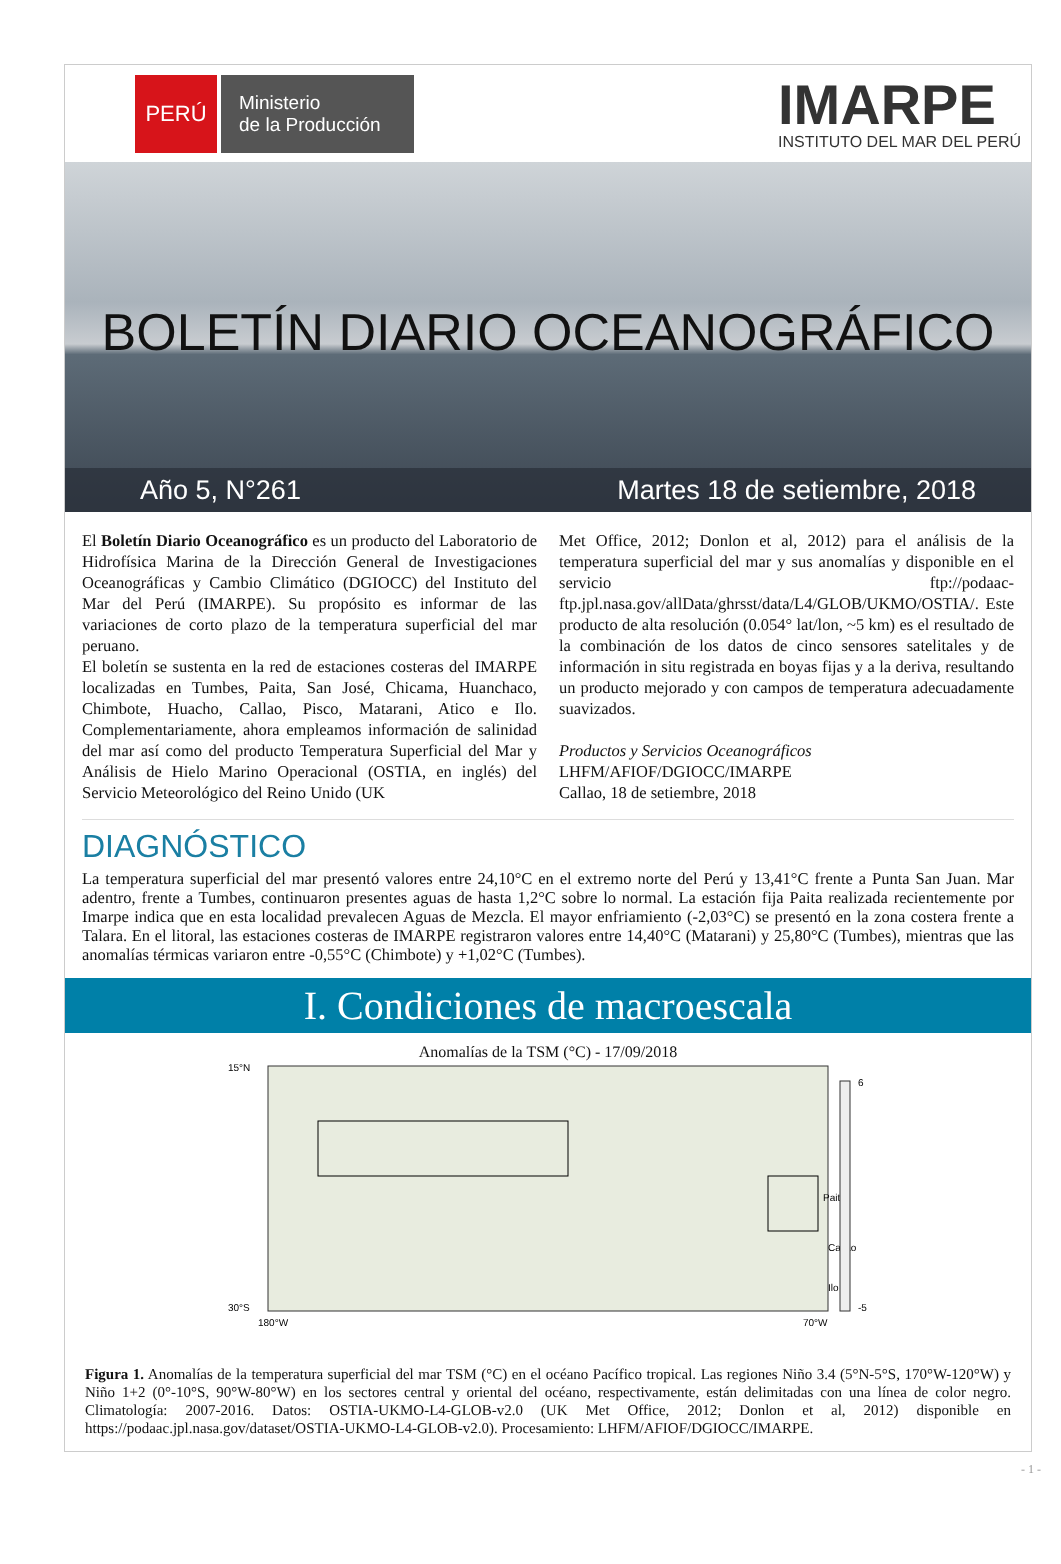PERÚ
Ministerio
de la Producción
IMARPE
INSTITUTO DEL MAR DEL PERÚ
BOLETÍN DIARIO OCEANOGRÁFICO
Año 5, N°261 Martes 18 de setiembre, 2018
El Boletín Diario Oceanográfico es un producto del Laboratorio de Hidrofísica Marina de la Dirección General de Investigaciones Oceanográficas y Cambio Climático (DGIOCC) del Instituto del Mar del Perú (IMARPE). Su propósito es informar de las variaciones de corto plazo de la temperatura superficial del mar peruano.
El boletín se sustenta en la red de estaciones costeras del IMARPE localizadas en Tumbes, Paita, San José, Chicama, Huanchaco, Chimbote, Huacho, Callao, Pisco, Matarani, Atico e Ilo. Complementariamente, ahora empleamos información de salinidad del mar así como del producto Temperatura Superficial del Mar y Análisis de Hielo Marino Operacional (OSTIA, en inglés) del Servicio Meteorológico del Reino Unido (UK
Met Office, 2012; Donlon et al, 2012) para el análisis de la temperatura superficial del mar y sus anomalías y disponible en el servicio ftp://podaac-ftp.jpl.nasa.gov/allData/ghrsst/data/L4/GLOB/UKMO/OSTIA/. Este producto de alta resolución (0.054° lat/lon, ~5 km) es el resultado de la combinación de los datos de cinco sensores satelitales y de información in situ registrada en boyas fijas y a la deriva, resultando un producto mejorado y con campos de temperatura adecuadamente suavizados.
Productos y Servicios Oceanográficos
LHFM/AFIOF/DGIOCC/IMARPE
Callao, 18 de setiembre, 2018
DIAGNÓSTICO
La temperatura superficial del mar presentó valores entre 24,10°C en el extremo norte del Perú y 13,41°C frente a Punta San Juan. Mar adentro, frente a Tumbes, continuaron presentes aguas de hasta 1,2°C sobre lo normal. La estación fija Paita realizada recientemente por Imarpe indica que en esta localidad prevalecen Aguas de Mezcla. El mayor enfriamiento (-2,03°C) se presentó en la zona costera frente a Talara. En el litoral, las estaciones costeras de IMARPE registraron valores entre 14,40°C (Matarani) y 25,80°C (Tumbes), mientras que las anomalías térmicas variaron entre -0,55°C (Chimbote) y +1,02°C (Tumbes).
I. Condiciones de macroescala
Anomalías de la TSM (°C) - 17/09/2018
15°N
30°S
180°W
70°W
Paita
Callao
Ilo
6
-5
Figura 1. Anomalías de la temperatura superficial del mar TSM (°C) en el océano Pacífico tropical. Las regiones Niño 3.4 (5°N-5°S, 170°W-120°W) y Niño 1+2 (0°-10°S, 90°W-80°W) en los sectores central y oriental del océano, respectivamente, están delimitadas con una línea de color negro. Climatología: 2007-2016. Datos: OSTIA-UKMO-L4-GLOB-v2.0 (UK Met Office, 2012; Donlon et al, 2012) disponible en https://podaac.jpl.nasa.gov/dataset/OSTIA-UKMO-L4-GLOB-v2.0). Procesamiento: LHFM/AFIOF/DGIOCC/IMARPE.
- 1 -